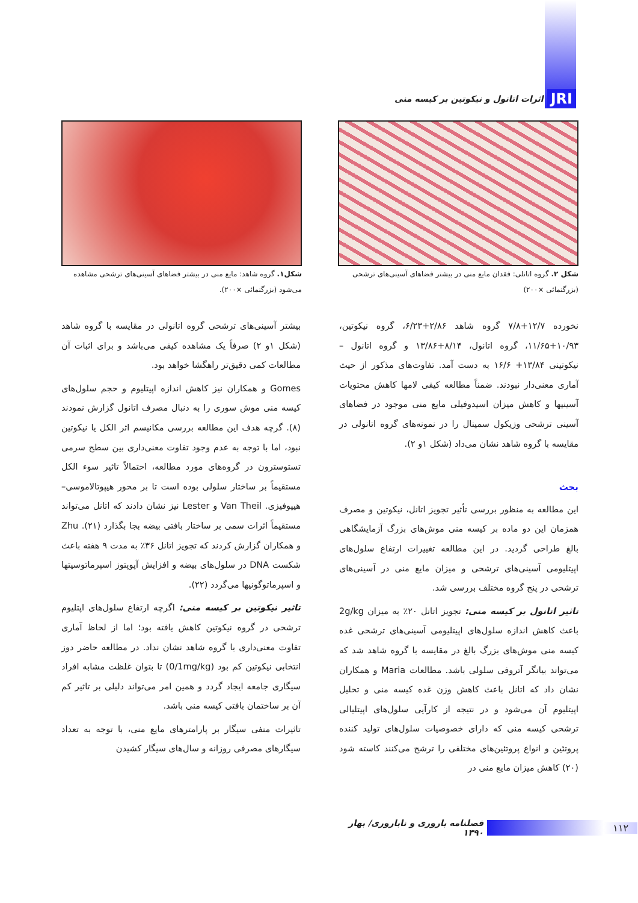JRI اثرات اتانول و نیکوتین بر کیسه منی
شکل۱. گروه شاهد: مایع منی در بیشتر فضاهای آسینی‌های ترشحی مشاهده می‌شود (بزرگنمائی ×۲۰۰).
شکل ۲. گروه اتانلی: فقدان مایع منی در بیشتر فضاهای آسینی‌های ترشحی (بزرگنمائی ×۲۰۰)
نخورده ۱۲/۷+۷/۸ گروه شاهد ۲/۸۶+۶/۲۳، گروه نیکوتین، ۱۰/۹۳+۱۱/۶۵، گروه اتانول، ۸/۱۴+۱۳/۸۶ و گروه اتانول – نیکوتینی ۱۳/۸۴+ ۱۶/۶ به دست آمد. تفاوت‌های مذکور از حیث آماری معنی‌دار نبودند. ضمناً مطالعه کیفی لامها کاهش محتویات آسینیها و کاهش میزان اسیدوفیلی مایع منی موجود در فضاهای آسینی ترشحی وزیکول سمینال را در نمونه‌های گروه اتانولی در مقایسه با گروه شاهد نشان می‌داد (شکل ۱و ۲).
بحث
این مطالعه به منظور بررسی تأثیر تجویز اتانل، نیکوتین و مصرف همزمان این دو ماده بر کیسه منی موش‌های بزرگ آزمایشگاهی بالغ طراحی گردید. در این مطالعه تغییرات ارتفاع سلول‌های اپیتلیومی آسینی‌های ترشحی و میزان مایع منی در آسینی‌های ترشحی در پنج گروه مختلف بررسی شد.
تاثیر اتانول بر کیسه منی: تجویز اتانل ۲۰٪ به میزان 2g/kg باعث کاهش اندازه سلول‌های اپیتلیومی آسینی‌های ترشحی غده کیسه منی موش‌های بزرگ بالغ در مقایسه با گروه شاهد شد که می‌تواند بیانگر آتروفی سلولی باشد. مطالعات Maria و همکاران نشان داد که اتانل باعث کاهش وزن غده کیسه منی و تحلیل اپیتلیوم آن می‌شود و در نتیجه از کارآیی سلول‌های اپیتلیالی ترشحی کیسه منی که دارای خصوصیات سلول‌های تولید کننده پروتئین و انواع پروتئین‌های مختلفی را ترشح می‌کنند کاسته شود (۲۰) کاهش میزان مایع منی در
بیشتر آسینی‌های ترشحی گروه اتانولی در مقایسه با گروه شاهد (شکل ۱و ۲) صرفاً یک مشاهده کیفی می‌باشد و برای اثبات آن مطالعات کمی دقیق‌تر راهگشا خواهد بود.
Gomes و همکاران نیز کاهش اندازه اپیتلیوم و حجم سلول‌های کیسه منی موش سوری را به دنبال مصرف اتانول گزارش نمودند (۸). گرچه هدف این مطالعه بررسی مکانیسم اثر الکل یا نیکوتین نبود، اما با توجه به عدم وجود تفاوت معنی‌داری بین سطح سرمی تستوسترون در گروه‌های مورد مطالعه، احتمالاً تاثیر سوء الکل مستقیماً بر ساختار سلولی بوده است تا بر محور هیپوتالاموسی– هیپوفیزی. Van Theil و Lester نیز نشان دادند که اتانل می‌تواند مستقیماً اثرات سمی بر ساختار بافتی بیضه بجا بگذارد (۲۱). Zhu و همکاران گزارش کردند که تجویز اتانل ۳۶٪ به مدت ۹ هفته باعث شکست DNA در سلول‌های بیضه و افزایش آپوپتوز اسپرماتوسیتها و اسپرماتوگونیها می‌گردد (۲۲).
تاثیر نیکوتین بر کیسه منی: اگرچه ارتفاع سلول‌های اپتلیوم ترشحی در گروه نیکوتین کاهش یافته بود؛ اما از لحاظ آماری تفاوت معنی‌داری با گروه شاهد نشان نداد. در مطالعه حاضر دوز انتخابی نیکوتین کم بود (0/1mg/kg) تا بتوان غلظت مشابه افراد سیگاری جامعه ایجاد گردد و همین امر می‌تواند دلیلی بر تاثیر کم آن بر ساختمان بافتی کیسه منی باشد.
تاثیرات منفی سیگار بر پارامترهای مایع منی، با توجه به تعداد سیگارهای مصرفی روزانه و سال‌های سیگار کشیدن
۱۱۲ فصلنامه باروری و ناباروری/ بهار ۱۳۹۰